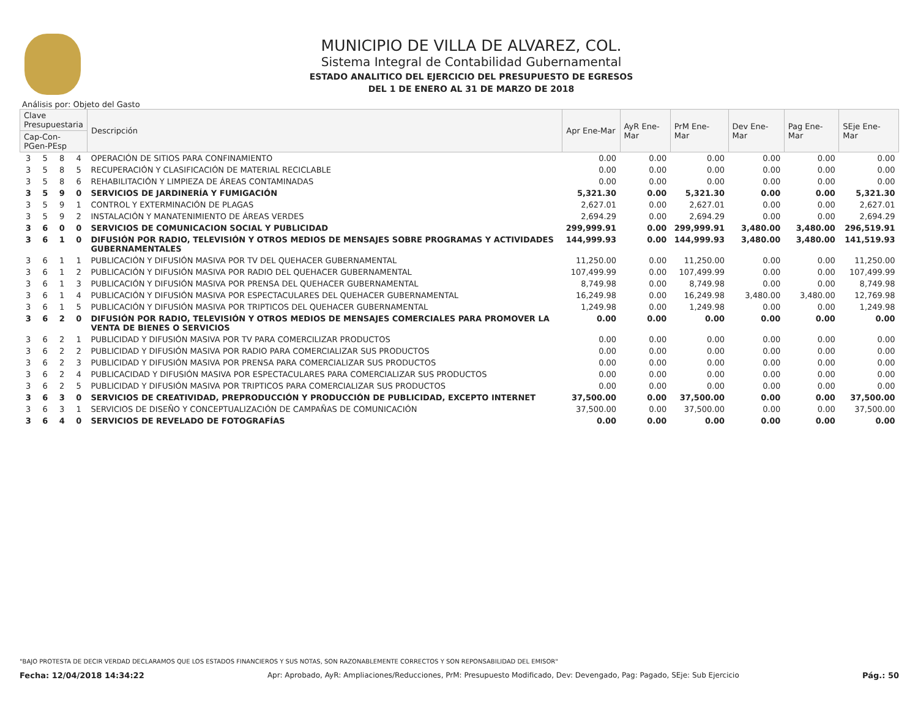MUNICIPIO DE VILLA DE ALVAREZ, COL.
Sistema Integral de Contabilidad Gubernamental
ESTADO ANALITICO DEL EJERCICIO DEL PRESUPUESTO DE EGRESOS
DEL 1 DE ENERO AL 31 DE MARZO DE 2018
Análisis por: Objeto del Gasto
| Clave Presupuestaria | | | | Descripción | Apr Ene-Mar | AyR Ene-Mar | PrM Ene-Mar | Dev Ene-Mar | Pag Ene-Mar | SEje Ene-Mar |
| --- | --- | --- | --- | --- | --- | --- | --- | --- | --- | --- |
| Cap-Con-PGen-PEsp | | | | | | | | | | |
| 3 | 5 | 8 | 4 | OPERACIÓN DE SITIOS PARA CONFINAMIENTO | 0.00 | 0.00 | 0.00 | 0.00 | 0.00 | 0.00 |
| 3 | 5 | 8 | 5 | RECUPERACIÓN Y CLASIFICACIÓN DE MATERIAL RECICLABLE | 0.00 | 0.00 | 0.00 | 0.00 | 0.00 | 0.00 |
| 3 | 5 | 8 | 6 | REHABILITACIÓN Y LIMPIEZA DE ÁREAS CONTAMINADAS | 0.00 | 0.00 | 0.00 | 0.00 | 0.00 | 0.00 |
| 3 | 5 | 9 | 0 | SERVICIOS DE JARDINERÍA Y FUMIGACIÓN | 5,321.30 | 0.00 | 5,321.30 | 0.00 | 0.00 | 5,321.30 |
| 3 | 5 | 9 | 1 | CONTROL Y EXTERMINACIÓN DE PLAGAS | 2,627.01 | 0.00 | 2,627.01 | 0.00 | 0.00 | 2,627.01 |
| 3 | 5 | 9 | 2 | INSTALACIÓN Y MANATENIMIENTO DE ÁREAS VERDES | 2,694.29 | 0.00 | 2,694.29 | 0.00 | 0.00 | 2,694.29 |
| 3 | 6 | 0 | 0 | SERVICIOS DE COMUNICACION SOCIAL Y PUBLICIDAD | 299,999.91 | 0.00 | 299,999.91 | 3,480.00 | 3,480.00 | 296,519.91 |
| 3 | 6 | 1 | 0 | DIFUSIÓN POR RADIO, TELEVISIÓN Y OTROS MEDIOS DE MENSAJES SOBRE PROGRAMAS Y ACTIVIDADES GUBERNAMENTALES | 144,999.93 | 0.00 | 144,999.93 | 3,480.00 | 3,480.00 | 141,519.93 |
| 3 | 6 | 1 | 1 | PUBLICACIÓN Y DIFUSIÓN MASIVA POR TV DEL QUEHACER GUBERNAMENTAL | 11,250.00 | 0.00 | 11,250.00 | 0.00 | 0.00 | 11,250.00 |
| 3 | 6 | 1 | 2 | PUBLICACIÓN Y DIFUSIÓN MASIVA POR RADIO DEL QUEHACER GUBERNAMENTAL | 107,499.99 | 0.00 | 107,499.99 | 0.00 | 0.00 | 107,499.99 |
| 3 | 6 | 1 | 3 | PUBLICACIÓN Y DIFUSIÓN MASIVA POR PRENSA DEL QUEHACER GUBERNAMENTAL | 8,749.98 | 0.00 | 8,749.98 | 0.00 | 0.00 | 8,749.98 |
| 3 | 6 | 1 | 4 | PUBLICACIÓN Y DIFUSIÓN MASIVA POR ESPECTACULARES DEL QUEHACER GUBERNAMENTAL | 16,249.98 | 0.00 | 16,249.98 | 3,480.00 | 3,480.00 | 12,769.98 |
| 3 | 6 | 1 | 5 | PUBLICACIÓN Y DIFUSIÓN MASIVA POR TRIPTICOS DEL QUEHACER GUBERNAMENTAL | 1,249.98 | 0.00 | 1,249.98 | 0.00 | 0.00 | 1,249.98 |
| 3 | 6 | 2 | 0 | DIFUSIÓN POR RADIO, TELEVISIÓN Y OTROS MEDIOS DE MENSAJES COMERCIALES PARA PROMOVER LA VENTA DE BIENES O SERVICIOS | 0.00 | 0.00 | 0.00 | 0.00 | 0.00 | 0.00 |
| 3 | 6 | 2 | 1 | PUBLICIDAD Y DIFUSIÓN MASIVA POR TV PARA COMERCILIZAR PRODUCTOS | 0.00 | 0.00 | 0.00 | 0.00 | 0.00 | 0.00 |
| 3 | 6 | 2 | 2 | PUBLICIDAD Y DIFUSIÓN MASIVA POR RADIO PARA COMERCIALIZAR SUS PRODUCTOS | 0.00 | 0.00 | 0.00 | 0.00 | 0.00 | 0.00 |
| 3 | 6 | 2 | 3 | PUBLICIDAD Y DIFUSIÓN MASIVA POR PRENSA PARA COMERCIALIZAR SUS PRODUCTOS | 0.00 | 0.00 | 0.00 | 0.00 | 0.00 | 0.00 |
| 3 | 6 | 2 | 4 | PUBLICACIDAD Y DIFUSIÓN MASIVA POR ESPECTACULARES PARA COMERCIALIZAR SUS PRODUCTOS | 0.00 | 0.00 | 0.00 | 0.00 | 0.00 | 0.00 |
| 3 | 6 | 2 | 5 | PUBLICIDAD Y DIFUSIÓN MASIVA POR TRIPTICOS PARA COMERCIALIZAR SUS PRODUCTOS | 0.00 | 0.00 | 0.00 | 0.00 | 0.00 | 0.00 |
| 3 | 6 | 3 | 0 | SERVICIOS DE CREATIVIDAD, PREPRODUCCIÓN Y PRODUCCIÓN DE PUBLICIDAD, EXCEPTO INTERNET | 37,500.00 | 0.00 | 37,500.00 | 0.00 | 0.00 | 37,500.00 |
| 3 | 6 | 3 | 1 | SERVICIOS DE DISEÑO Y CONCEPTUALIZACIÓN DE CAMPAÑAS DE COMUNICACIÓN | 37,500.00 | 0.00 | 37,500.00 | 0.00 | 0.00 | 37,500.00 |
| 3 | 6 | 4 | 0 | SERVICIOS DE REVELADO DE FOTOGRAFÍAS | 0.00 | 0.00 | 0.00 | 0.00 | 0.00 | 0.00 |
"BAJO PROTESTA DE DECIR VERDAD DECLARAMOS QUE LOS ESTADOS FINANCIEROS Y SUS NOTAS, SON RAZONABLEMENTE CORRECTOS Y SON REPONSABILIDAD DEL EMISOR"
Fecha: 12/04/2018 14:34:22 Apr: Aprobado, AyR: Ampliaciones/Reducciones, PrM: Presupuesto Modificado, Dev: Devengado, Pag: Pagado, SEje: Sub Ejercicio Pág.: 50